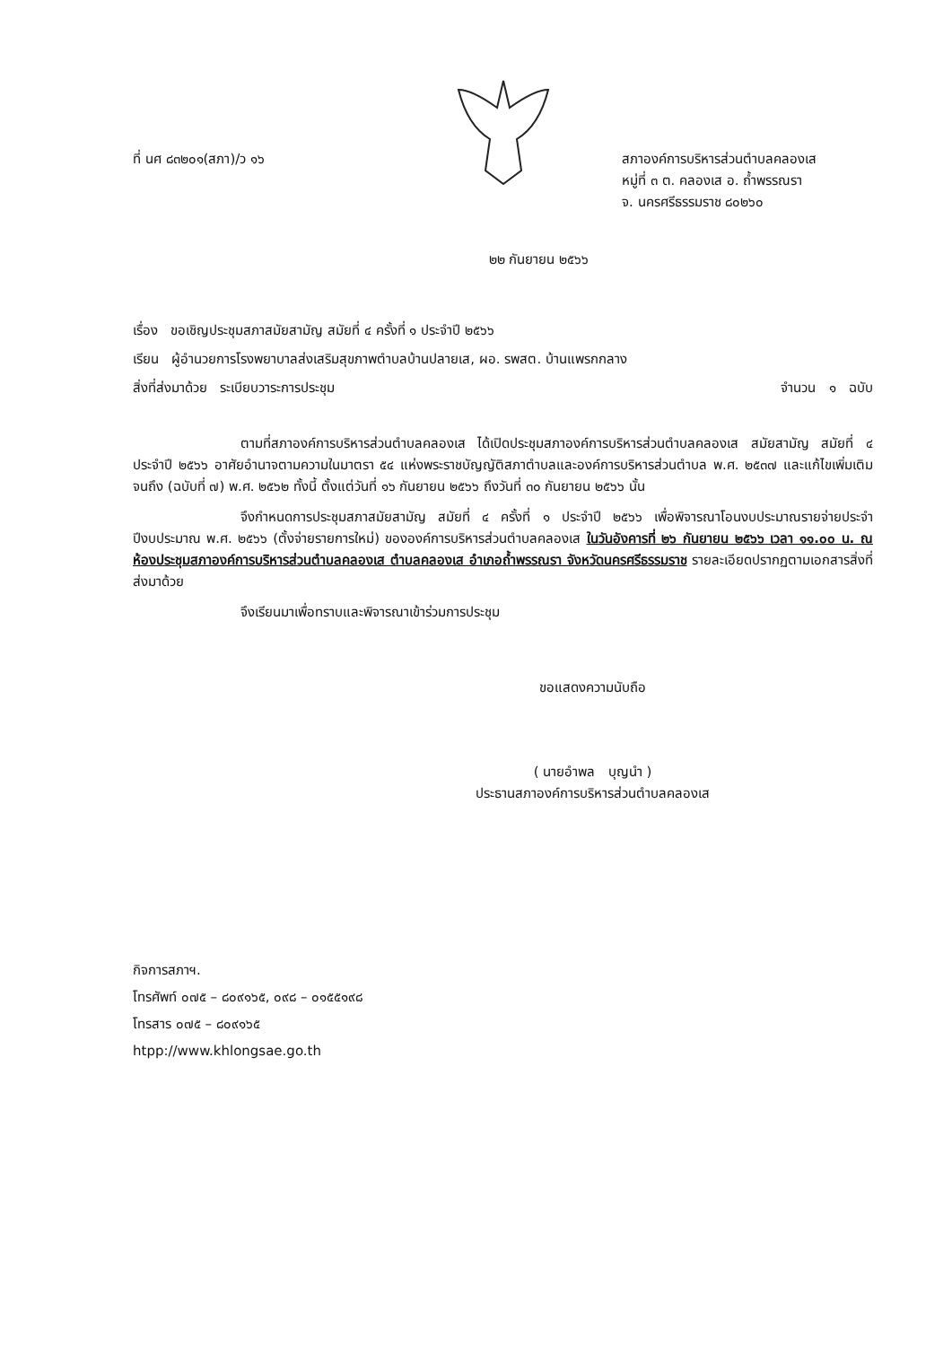ที่ นศ ๘๓๒๐๑(สภา)/ว ๑๖ สภาองค์การบริหารส่วนตำบลคลองเส
หมู่ที่ ๓ ต. คลองเส อ. ถ้ำพรรณรา
จ. นครศรีธรรมราช ๘๐๒๖๐
๒๒ กันยายน ๒๕๖๖
เรื่อง ขอเชิญประชุมสภาสมัยสามัญ สมัยที่ ๔ ครั้งที่ ๑ ประจำปี ๒๕๖๖
เรียน ผู้อำนวยการโรงพยาบาลส่งเสริมสุขภาพตำบลบ้านปลายเส, ผอ. รพสต. บ้านแพรกกลาง
สิ่งที่ส่งมาด้วย ระเบียบวาระการประชุม จำนวน ๑ ฉบับ
ตามที่สภาองค์การบริหารส่วนตำบลคลองเส ได้เปิดประชุมสภาองค์การบริหารส่วนตำบลคลองเส สมัยสามัญ สมัยที่ ๔ ประจำปี ๒๕๖๖ อาศัยอำนาจตามความในมาตรา ๕๔ แห่งพระราชบัญญัติสภาตำบลและองค์การบริหารส่วนตำบล พ.ศ. ๒๕๓๗ และแก้ไขเพิ่มเติมจนถึง (ฉบับที่ ๗) พ.ศ. ๒๕๖๒ ทั้งนี้ ตั้งแต่วันที่ ๑๖ กันยายน ๒๕๖๖ ถึงวันที่ ๓๐ กันยายน ๒๕๖๖ นั้น
จึงกำหนดการประชุมสภาสมัยสามัญ สมัยที่ ๔ ครั้งที่ ๑ ประจำปี ๒๕๖๖ เพื่อพิจารณาโอนงบประมาณรายจ่ายประจำปีงบประมาณ พ.ศ. ๒๕๖๖ (ตั้งจ่ายรายการใหม่) ขององค์การบริหารส่วนตำบลคลองเส ในวันอังคารที่ ๒๖ กันยายน ๒๕๖๖ เวลา ๑๑.๐๐ น. ณ ห้องประชุมสภาองค์การบริหารส่วนตำบลคลองเส ตำบลคลองเส อำเภอถ้ำพรรณรา จังหวัดนครศรีธรรมราช รายละเอียดปรากฏตามเอกสารสิ่งที่ส่งมาด้วย
จึงเรียนมาเพื่อทราบและพิจารณาเข้าร่วมการประชุม
ขอแสดงความนับถือ
( นายอำพล บุญนำ )
ประธานสภาองค์การบริหารส่วนตำบลคลองเส
กิจการสภาฯ.
โทรศัพท์ ๐๗๕ – ๘๐๙๑๖๕, ๐๙๘ – ๐๑๕๕๑๙๘
โทรสาร ๐๗๕ – ๘๐๙๑๖๕
htpp://www.khlongsae.go.th